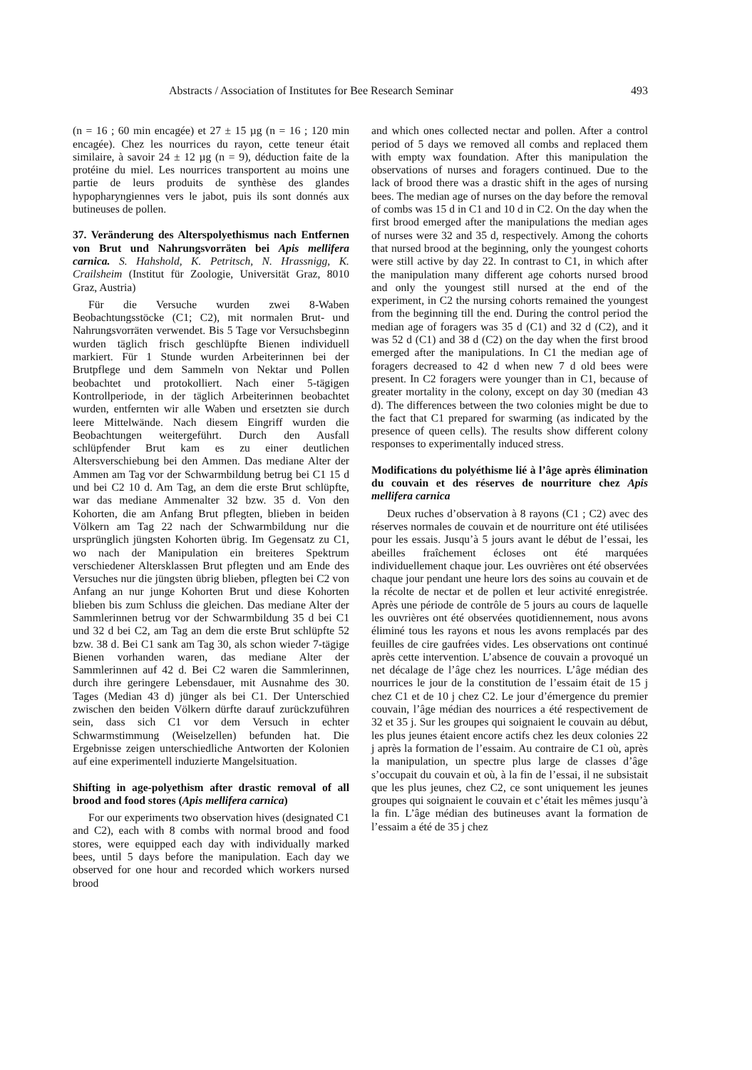Abstracts / Association of Institutes for Bee Research Seminar 493
(n = 16 ; 60 min encagée) et 27 ± 15 µg (n = 16 ; 120 min encagée). Chez les nourrices du rayon, cette teneur était similaire, à savoir 24 ± 12 µg (n = 9), déduction faite de la protéine du miel. Les nourrices transportent au moins une partie de leurs produits de synthèse des glandes hypopharyngiennes vers le jabot, puis ils sont donnés aux butineuses de pollen.
37. Veränderung des Alterspolyethismus nach Entfernen von Brut und Nahrungsvorräten bei Apis mellifera carnica. S. Hahshold, K. Petritsch, N. Hrassnigg, K. Crailsheim (Institut für Zoologie, Universität Graz, 8010 Graz, Austria)
Für die Versuche wurden zwei 8-Waben Beobachtungsstöcke (C1; C2), mit normalen Brut- und Nahrungsvorräten verwendet. Bis 5 Tage vor Versuchsbeginn wurden täglich frisch geschlüpfte Bienen individuell markiert. Für 1 Stunde wurden Arbeiterinnen bei der Brutpflege und dem Sammeln von Nektar und Pollen beobachtet und protokolliert. Nach einer 5-tägigen Kontrollperiode, in der täglich Arbeiterinnen beobachtet wurden, entfernten wir alle Waben und ersetzten sie durch leere Mittelwände. Nach diesem Eingriff wurden die Beobachtungen weitergeführt. Durch den Ausfall schlüpfender Brut kam es zu einer deutlichen Altersverschiebung bei den Ammen. Das mediane Alter der Ammen am Tag vor der Schwarmbildung betrug bei C1 15 d und bei C2 10 d. Am Tag, an dem die erste Brut schlüpfte, war das mediane Ammenalter 32 bzw. 35 d. Von den Kohorten, die am Anfang Brut pflegten, blieben in beiden Völkern am Tag 22 nach der Schwarmbildung nur die ursprünglich jüngsten Kohorten übrig. Im Gegensatz zu C1, wo nach der Manipulation ein breiteres Spektrum verschiedener Altersklassen Brut pflegten und am Ende des Versuches nur die jüngsten übrig blieben, pflegten bei C2 von Anfang an nur junge Kohorten Brut und diese Kohorten blieben bis zum Schluss die gleichen. Das mediane Alter der Sammlerinnen betrug vor der Schwarmbildung 35 d bei C1 und 32 d bei C2, am Tag an dem die erste Brut schlüpfte 52 bzw. 38 d. Bei C1 sank am Tag 30, als schon wieder 7-tägige Bienen vorhanden waren, das mediane Alter der Sammlerinnen auf 42 d. Bei C2 waren die Sammlerinnen, durch ihre geringere Lebensdauer, mit Ausnahme des 30. Tages (Median 43 d) jünger als bei C1. Der Unterschied zwischen den beiden Völkern dürfte darauf zurückzuführen sein, dass sich C1 vor dem Versuch in echter Schwarmstimmung (Weiselzellen) befunden hat. Die Ergebnisse zeigen unterschiedliche Antworten der Kolonien auf eine experimentell induzierte Mangelsituation.
Shifting in age-polyethism after drastic removal of all brood and food stores (Apis mellifera carnica)
For our experiments two observation hives (designated C1 and C2), each with 8 combs with normal brood and food stores, were equipped each day with individually marked bees, until 5 days before the manipulation. Each day we observed for one hour and recorded which workers nursed brood
and which ones collected nectar and pollen. After a control period of 5 days we removed all combs and replaced them with empty wax foundation. After this manipulation the observations of nurses and foragers continued. Due to the lack of brood there was a drastic shift in the ages of nursing bees. The median age of nurses on the day before the removal of combs was 15 d in C1 and 10 d in C2. On the day when the first brood emerged after the manipulations the median ages of nurses were 32 and 35 d, respectively. Among the cohorts that nursed brood at the beginning, only the youngest cohorts were still active by day 22. In contrast to C1, in which after the manipulation many different age cohorts nursed brood and only the youngest still nursed at the end of the experiment, in C2 the nursing cohorts remained the youngest from the beginning till the end. During the control period the median age of foragers was 35 d (C1) and 32 d (C2), and it was 52 d (C1) and 38 d (C2) on the day when the first brood emerged after the manipulations. In C1 the median age of foragers decreased to 42 d when new 7 d old bees were present. In C2 foragers were younger than in C1, because of greater mortality in the colony, except on day 30 (median 43 d). The differences between the two colonies might be due to the fact that C1 prepared for swarming (as indicated by the presence of queen cells). The results show different colony responses to experimentally induced stress.
Modifications du polyéthisme lié à l’âge après élimination du couvain et des réserves de nourriture chez Apis mellifera carnica
Deux ruches d’observation à 8 rayons (C1 ; C2) avec des réserves normales de couvain et de nourriture ont été utilisées pour les essais. Jusqu’à 5 jours avant le début de l’essai, les abeilles fraîchement écloses ont été marquées individuellement chaque jour. Les ouvrières ont été observées chaque jour pendant une heure lors des soins au couvain et de la récolte de nectar et de pollen et leur activité enregistrée. Après une période de contrôle de 5 jours au cours de laquelle les ouvrières ont été observées quotidiennement, nous avons éliminé tous les rayons et nous les avons remplacés par des feuilles de cire gaufrées vides. Les observations ont continué après cette intervention. L’absence de couvain a provoqué un net décalage de l’âge chez les nourrices. L’âge médian des nourrices le jour de la constitution de l’essaim était de 15 j chez C1 et de 10 j chez C2. Le jour d’émergence du premier couvain, l’âge médian des nourrices a été respectivement de 32 et 35 j. Sur les groupes qui soignaient le couvain au début, les plus jeunes étaient encore actifs chez les deux colonies 22 j après la formation de l’essaim. Au contraire de C1 où, après la manipulation, un spectre plus large de classes d’âge s’occupait du couvain et où, à la fin de l’essai, il ne subsistait que les plus jeunes, chez C2, ce sont uniquement les jeunes groupes qui soignaient le couvain et c’était les mêmes jusqu’à la fin. L’âge médian des butineuses avant la formation de l’essaim a été de 35 j chez